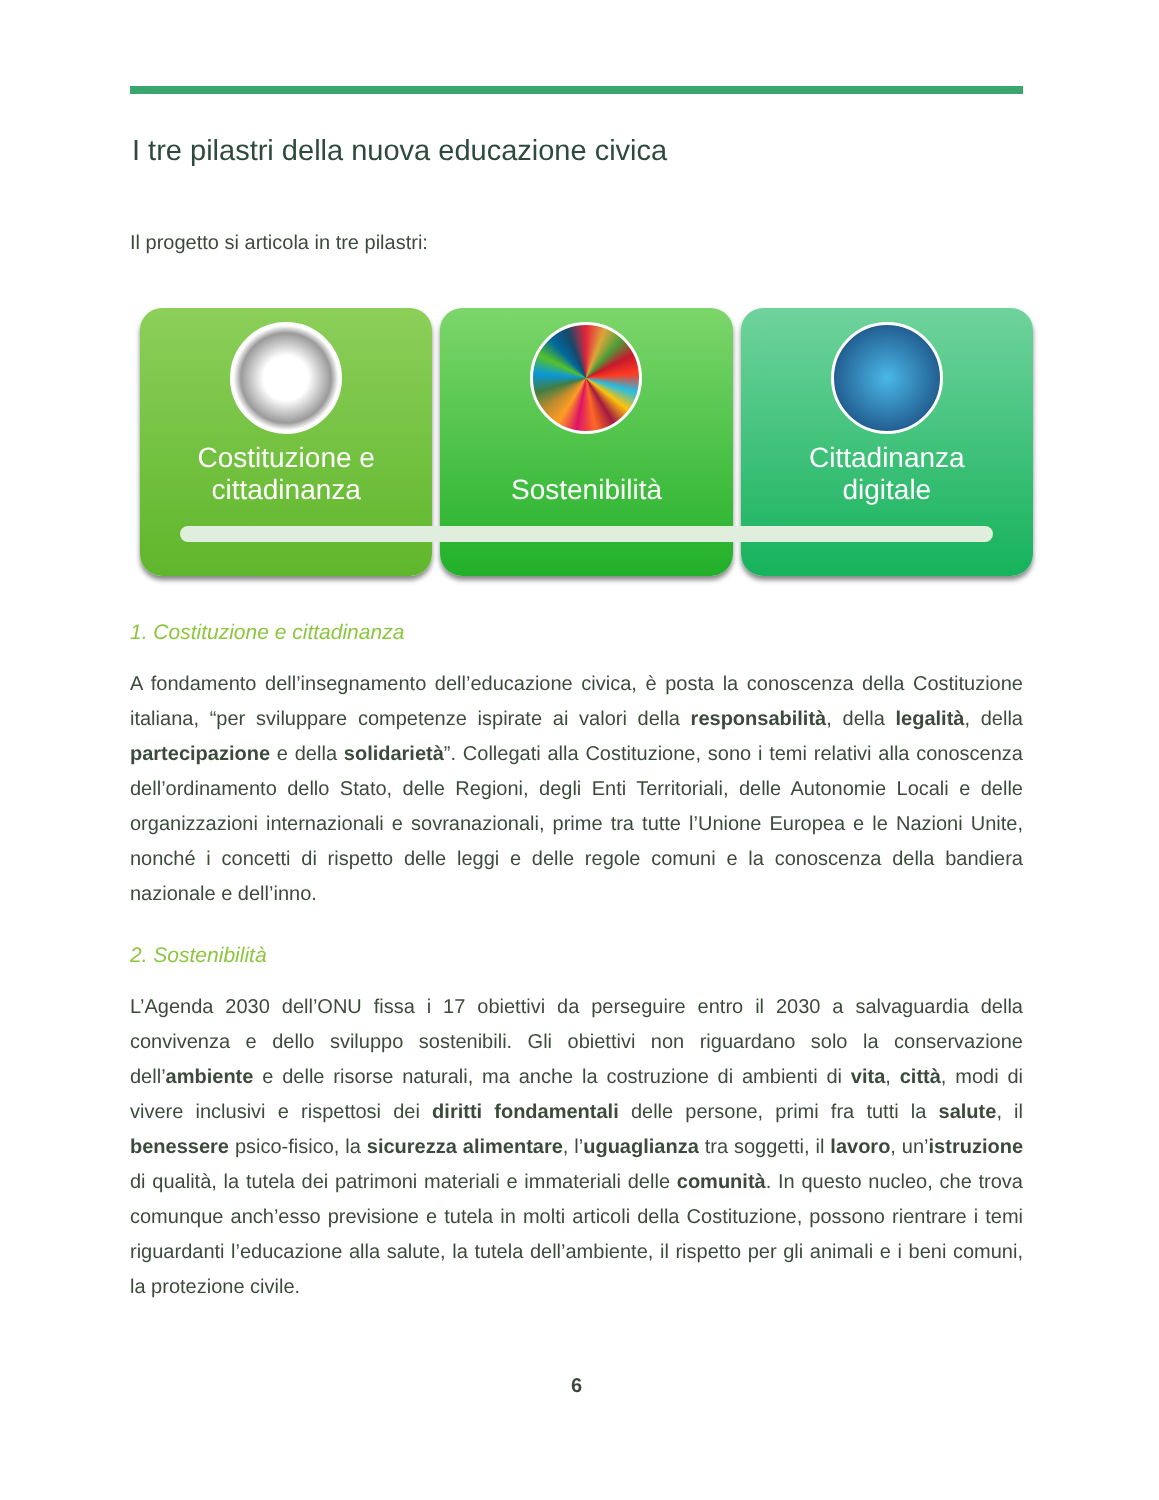I tre pilastri della nuova educazione civica
Il progetto si articola in tre pilastri:
Costituzione e
cittadinanza
Sostenibilità Cittadinanza
digitale
1. Costituzione e cittadinanza
A fondamento dell’insegnamento dell’educazione civica, è posta la conoscenza della Costituzione italiana, “per sviluppare competenze ispirate ai valori della responsabilità, della legalità, della partecipazione e della solidarietà”. Collegati alla Costituzione, sono i temi relativi alla conoscenza dell’ordinamento dello Stato, delle Regioni, degli Enti Territoriali, delle Autonomie Locali e delle organizzazioni internazionali e sovranazionali, prime tra tutte l’Unione Europea e le Nazioni Unite, nonché i concetti di rispetto delle leggi e delle regole comuni e la conoscenza della bandiera nazionale e dell’inno.
2. Sostenibilità
L’Agenda 2030 dell’ONU fissa i 17 obiettivi da perseguire entro il 2030 a salvaguardia della convivenza e dello sviluppo sostenibili. Gli obiettivi non riguardano solo la conservazione dell’ambiente e delle risorse naturali, ma anche la costruzione di ambienti di vita, città, modi di vivere inclusivi e rispettosi dei diritti fondamentali delle persone, primi fra tutti la salute, il benessere psico-fisico, la sicurezza alimentare, l’uguaglianza tra soggetti, il lavoro, un’istruzione di qualità, la tutela dei patrimoni materiali e immateriali delle comunità. In questo nucleo, che trova comunque anch’esso previsione e tutela in molti articoli della Costituzione, possono rientrare i temi riguardanti l’educazione alla salute, la tutela dell’ambiente, il rispetto per gli animali e i beni comuni, la protezione civile.
6